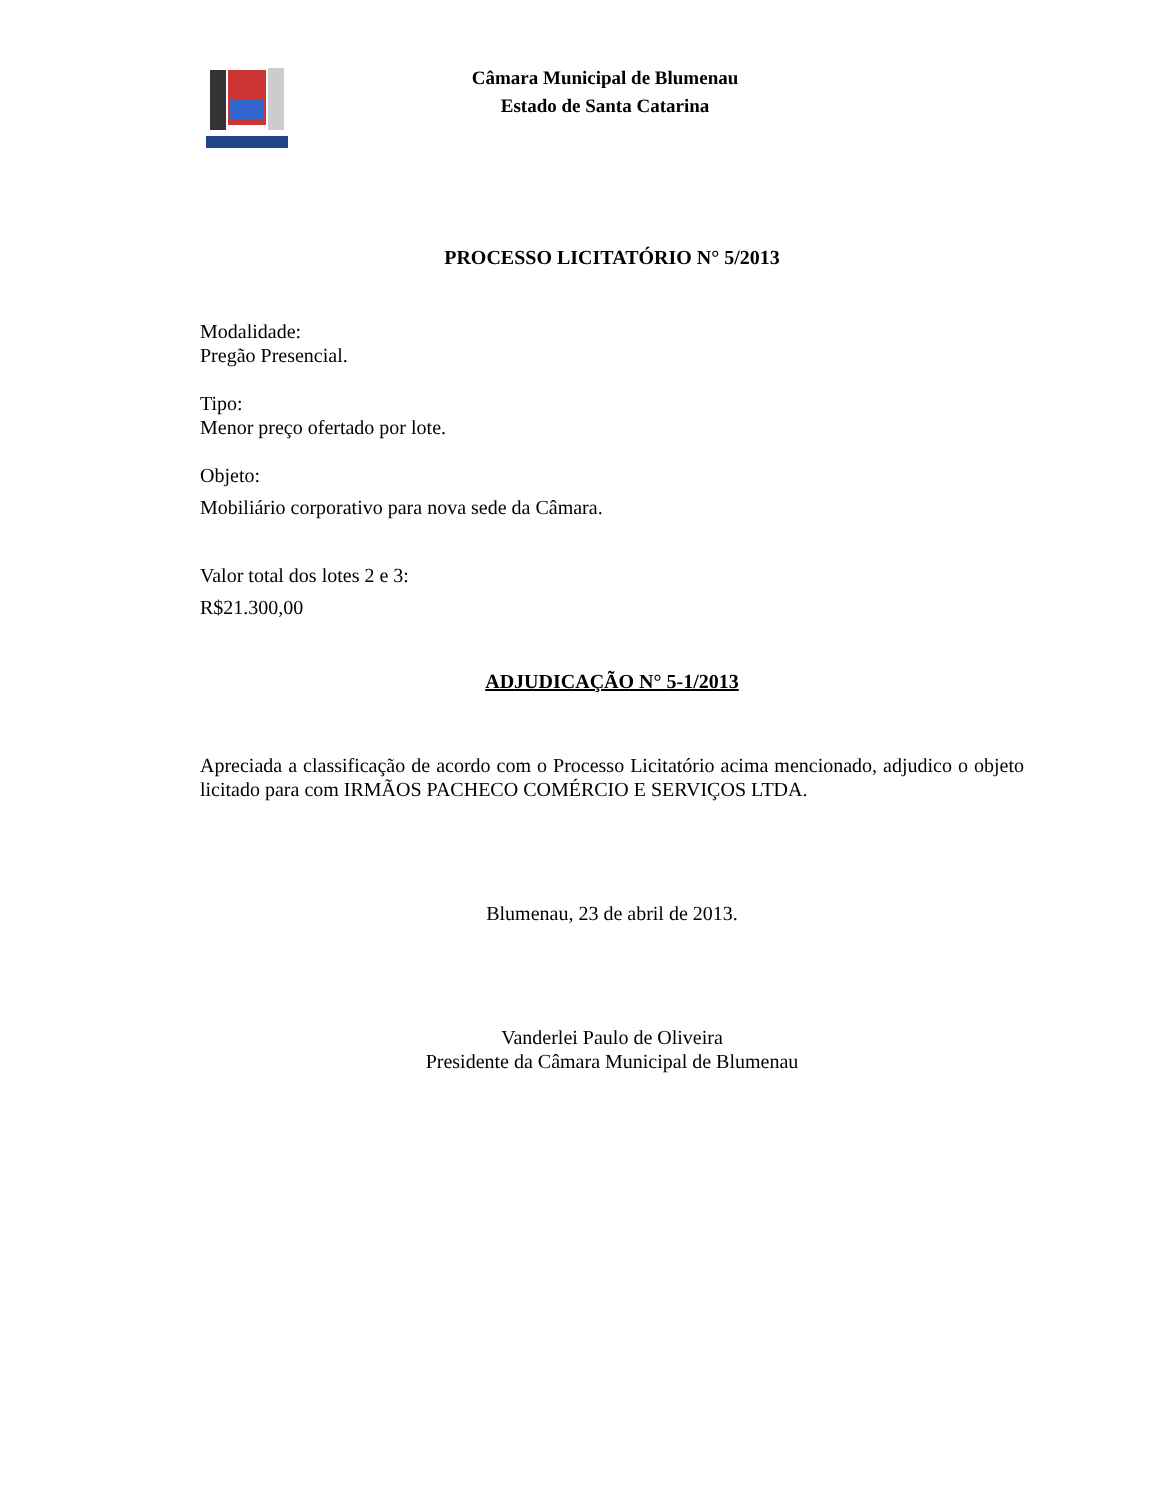Câmara Municipal de Blumenau
Estado de Santa Catarina
PROCESSO LICITATÓRIO N° 5/2013
Modalidade:
Pregão Presencial.
Tipo:
Menor preço ofertado por lote.
Objeto:
Mobiliário corporativo para nova sede da Câmara.
Valor total dos lotes 2 e 3:
R$21.300,00
ADJUDICAÇÃO N° 5-1/2013
Apreciada a classificação de acordo com o Processo Licitatório acima mencionado, adjudico o objeto licitado para com IRMÃOS PACHECO COMÉRCIO E SERVIÇOS LTDA.
Blumenau, 23 de abril de 2013.
Vanderlei Paulo de Oliveira
Presidente da Câmara Municipal de Blumenau